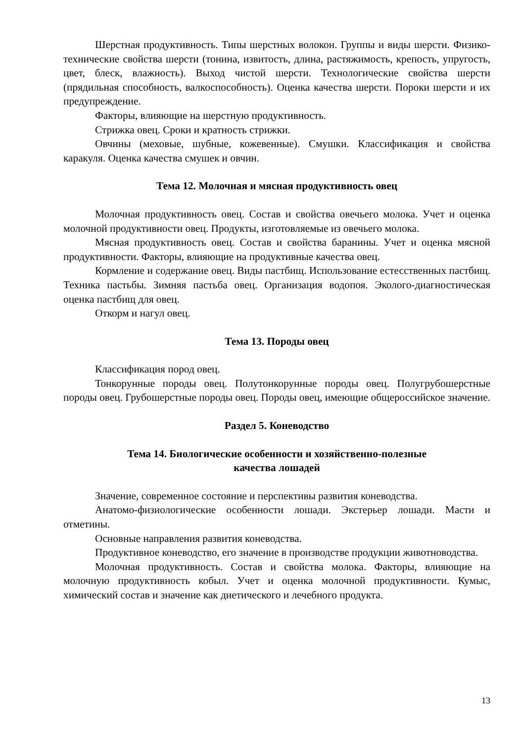Шерстная продуктивность. Типы шерстных волокон. Группы и виды шерсти. Физико-технические свойства шерсти (тонина, извитость, длина, растяжимость, крепость, упругость, цвет, блеск, влажность). Выход чистой шерсти. Технологические свойства шерсти (прядильная способность, валкоспособность). Оценка качества шерсти. Пороки шерсти и их предупреждение.
Факторы, влияющие на шерстную продуктивность.
Стрижка овец. Сроки и кратность стрижки.
Овчины (меховые, шубные, кожевенные). Смушки. Классификация и свойства каракуля. Оценка качества смушек и овчин.
Тема 12. Молочная и мясная продуктивность овец
Молочная продуктивность овец. Состав и свойства овечьего молока. Учет и оценка молочной продуктивности овец. Продукты, изготовляемые из овечьего молока.
Мясная продуктивность овец. Состав и свойства баранины. Учет и оценка мясной продуктивности. Факторы, влияющие на продуктивные качества овец.
Кормление и содержание овец. Виды пастбищ. Использование естесственных пастбищ. Техника пастьбы. Зимняя пастьба овец. Организация водопоя. Эколого-диагностическая оценка пастбищ для овец.
Откорм и нагул овец.
Тема 13. Породы овец
Классификация пород овец.
Тонкорунные породы овец. Полутонкорунные породы овец. Полугрубошерстные породы овец. Грубошерстные породы овец. Породы овец, имеющие общероссийское значение.
Раздел 5. Коневодство
Тема 14. Биологические особенности и хозяйственно-полезные
качества лошадей
Значение, современное состояние и перспективы развития коневодства.
Анатомо-физиологические особенности лошади. Экстерьер лошади. Масти и отметины.
Основные направления развития коневодства.
Продуктивное коневодство, его значение в производстве продукции животноводства.
Молочная продуктивность. Состав и свойства молока. Факторы, влияющие на молочную продуктивность кобыл. Учет и оценка молочной продуктивности. Кумыс, химический состав и значение как диетического и лечебного продукта.
13